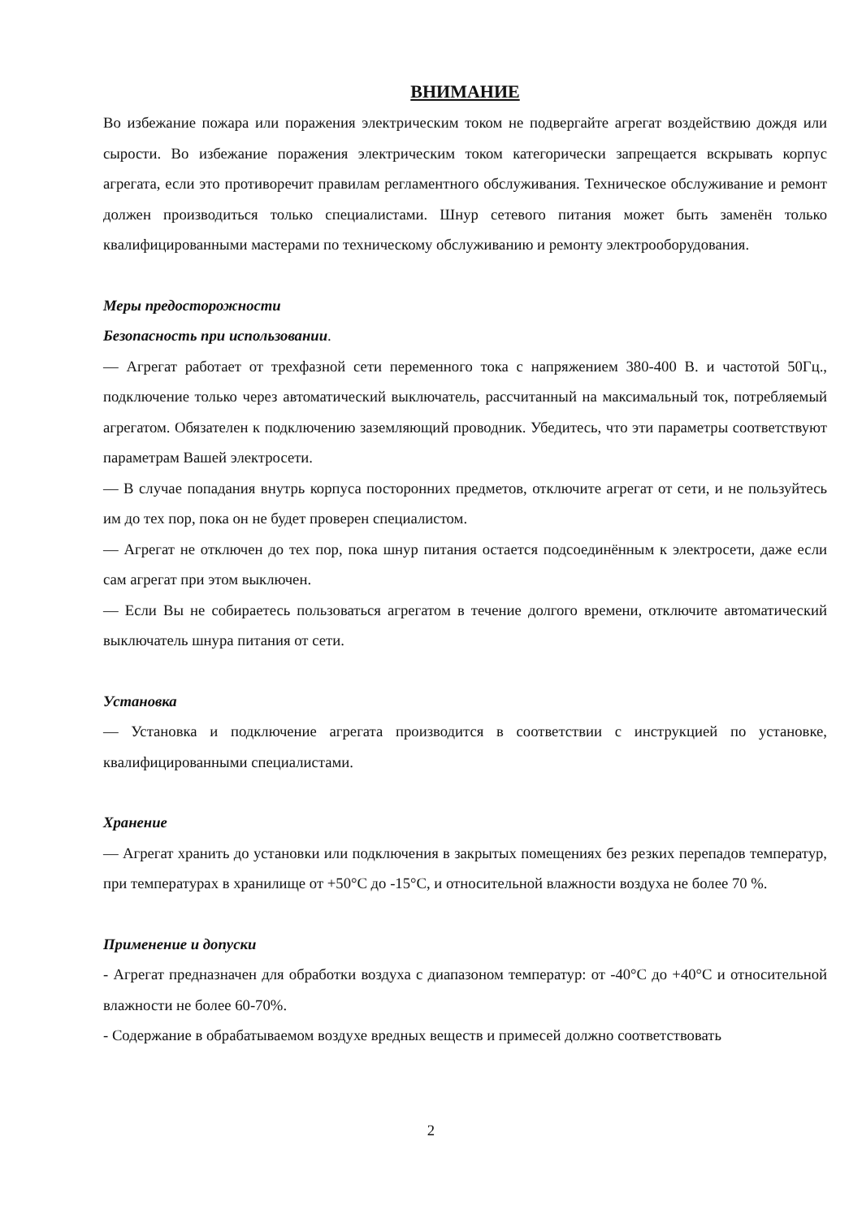ВНИМАНИЕ
Во избежание пожара или поражения электрическим током не подвергайте агрегат воздействию дождя или сырости. Во избежание поражения электрическим током категорически запрещается вскрывать корпус агрегата, если это противоречит правилам регламентного обслуживания. Техническое обслуживание и ремонт должен производиться только специалистами. Шнур сетевого питания может быть заменён только квалифицированными мастерами по техническому обслуживанию и ремонту электрооборудования.
Меры предосторожности
Безопасность при использовании.
— Агрегат работает от трехфазной сети переменного тока с напряжением 380-400 В. и частотой 50Гц., подключение только через автоматический выключатель, рассчитанный на максимальный ток, потребляемый агрегатом. Обязателен к подключению заземляющий проводник. Убедитесь, что эти параметры соответствуют параметрам Вашей электросети.
— В случае попадания внутрь корпуса посторонних предметов, отключите агрегат от сети, и не пользуйтесь им до тех пор, пока он не будет проверен специалистом.
— Агрегат не отключен до тех пор, пока шнур питания остается подсоединённым к электросети, даже если сам агрегат при этом выключен.
— Если Вы не собираетесь пользоваться агрегатом в течение долгого времени, отключите автоматический выключатель шнура питания от сети.
Установка
— Установка и подключение агрегата производится в соответствии с инструкцией по установке, квалифицированными специалистами.
Хранение
— Агрегат хранить до установки или подключения в закрытых помещениях без резких перепадов температур, при температурах в хранилище от +50°С до -15°С, и относительной влажности воздуха не более 70 %.
Применение и допуски
- Агрегат предназначен для обработки воздуха с диапазоном температур: от -40°С до +40°С и относительной влажности не более 60-70%.
- Содержание в обрабатываемом воздухе вредных веществ и примесей должно соответствовать
2